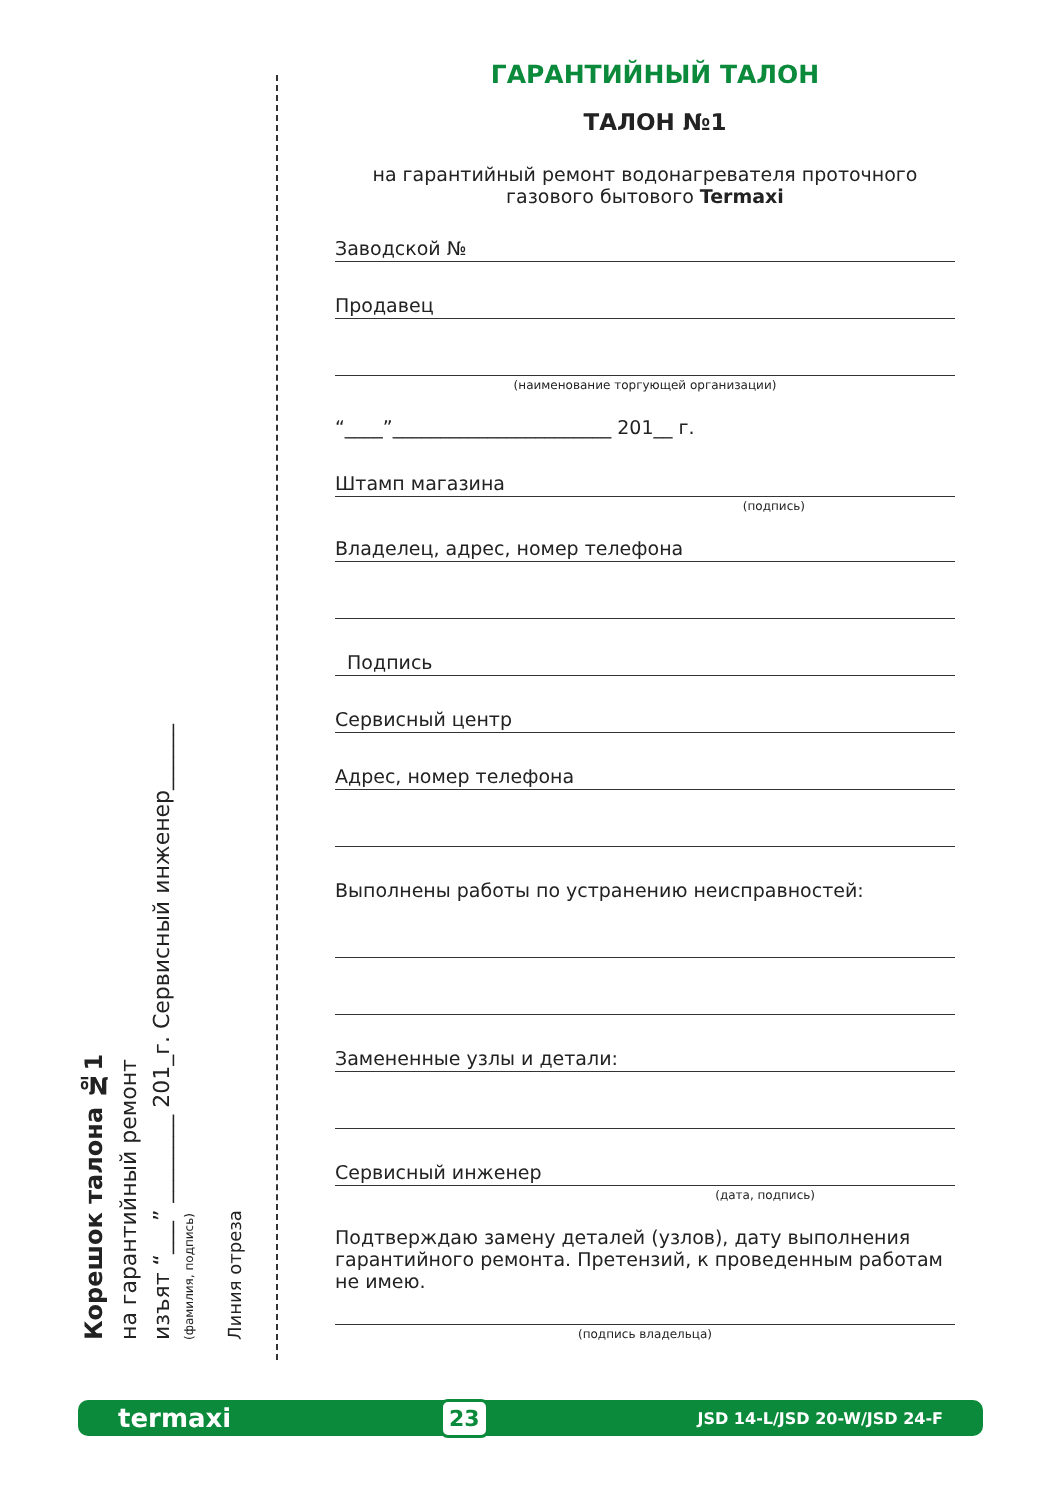Корешок талона №1
на гарантийный ремонт
изъят “___” ________ 201_г. Сервисный инженер______
(фамилия, подпись)
Линия отреза
ГАРАНТИЙНЫЙ ТАЛОН
ТАЛОН №1
на гарантийный ремонт водонагревателя проточного
газового бытового Termaxi
Заводской №
Продавец
(наименование торгующей организации)
“____”_______________________ 201__ г.
Штамп магазина
(подпись)
Владелец, адрес, номер телефона
Подпись
Сервисный центр
Адрес, номер телефона
Выполнены работы по устранению неисправностей:
Замененные узлы и детали:
Сервисный инженер
(дата, подпись)
Подтверждаю замену деталей (узлов), дату выполнения гарантийного ремонта. Претензий, к проведенным работам не имею.
(подпись владельца)
termaxi 23 JSD 14-L/JSD 20-W/JSD 24-F